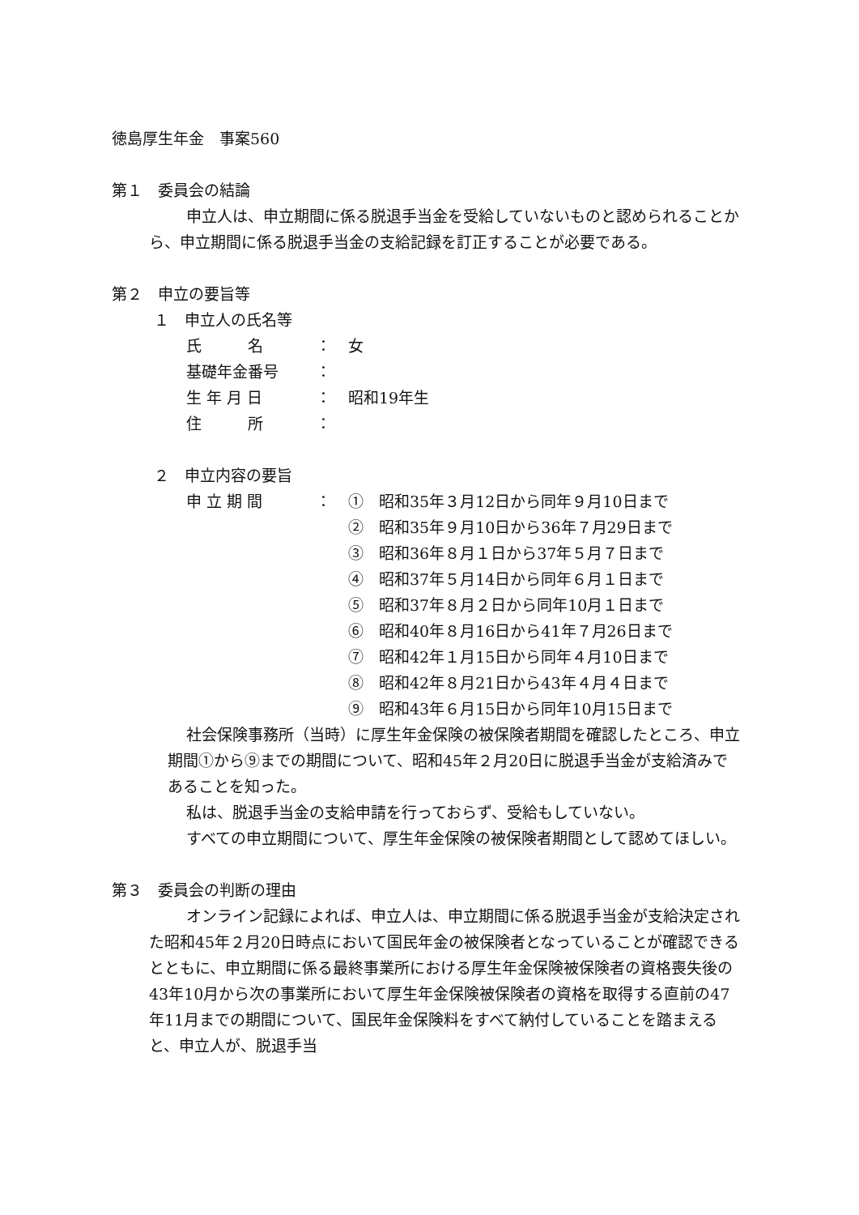徳島厚生年金　事案560
第１　委員会の結論
申立人は、申立期間に係る脱退手当金を受給していないものと認められることから、申立期間に係る脱退手当金の支給記録を訂正することが必要である。
第２　申立の要旨等
１　申立人の氏名等
| 氏 名 | ： | 女 |
| 基礎年金番号 | ： | |
| 生 年 月 日 | ： | 昭和19年生 |
| 住 所 | ： | |
２　申立内容の要旨
| 申 立 期 間 | ： | ① 昭和35年３月12日から同年９月10日まで |
| | | ② 昭和35年９月10日から36年７月29日まで |
| | | ③ 昭和36年８月１日から37年５月７日まで |
| | | ④ 昭和37年５月14日から同年６月１日まで |
| | | ⑤ 昭和37年８月２日から同年10月１日まで |
| | | ⑥ 昭和40年８月16日から41年７月26日まで |
| | | ⑦ 昭和42年１月15日から同年４月10日まで |
| | | ⑧ 昭和42年８月21日から43年４月４日まで |
| | | ⑨ 昭和43年６月15日から同年10月15日まで |
社会保険事務所（当時）に厚生年金保険の被保険者期間を確認したところ、申立期間①から⑨までの期間について、昭和45年２月20日に脱退手当金が支給済みであることを知った。
私は、脱退手当金の支給申請を行っておらず、受給もしていない。
すべての申立期間について、厚生年金保険の被保険者期間として認めてほしい。
第３　委員会の判断の理由
オンライン記録によれば、申立人は、申立期間に係る脱退手当金が支給決定された昭和45年２月20日時点において国民年金の被保険者となっていることが確認できるとともに、申立期間に係る最終事業所における厚生年金保険被保険者の資格喪失後の43年10月から次の事業所において厚生年金保険被保険者の資格を取得する直前の47年11月までの期間について、国民年金保険料をすべて納付していることを踏まえると、申立人が、脱退手当